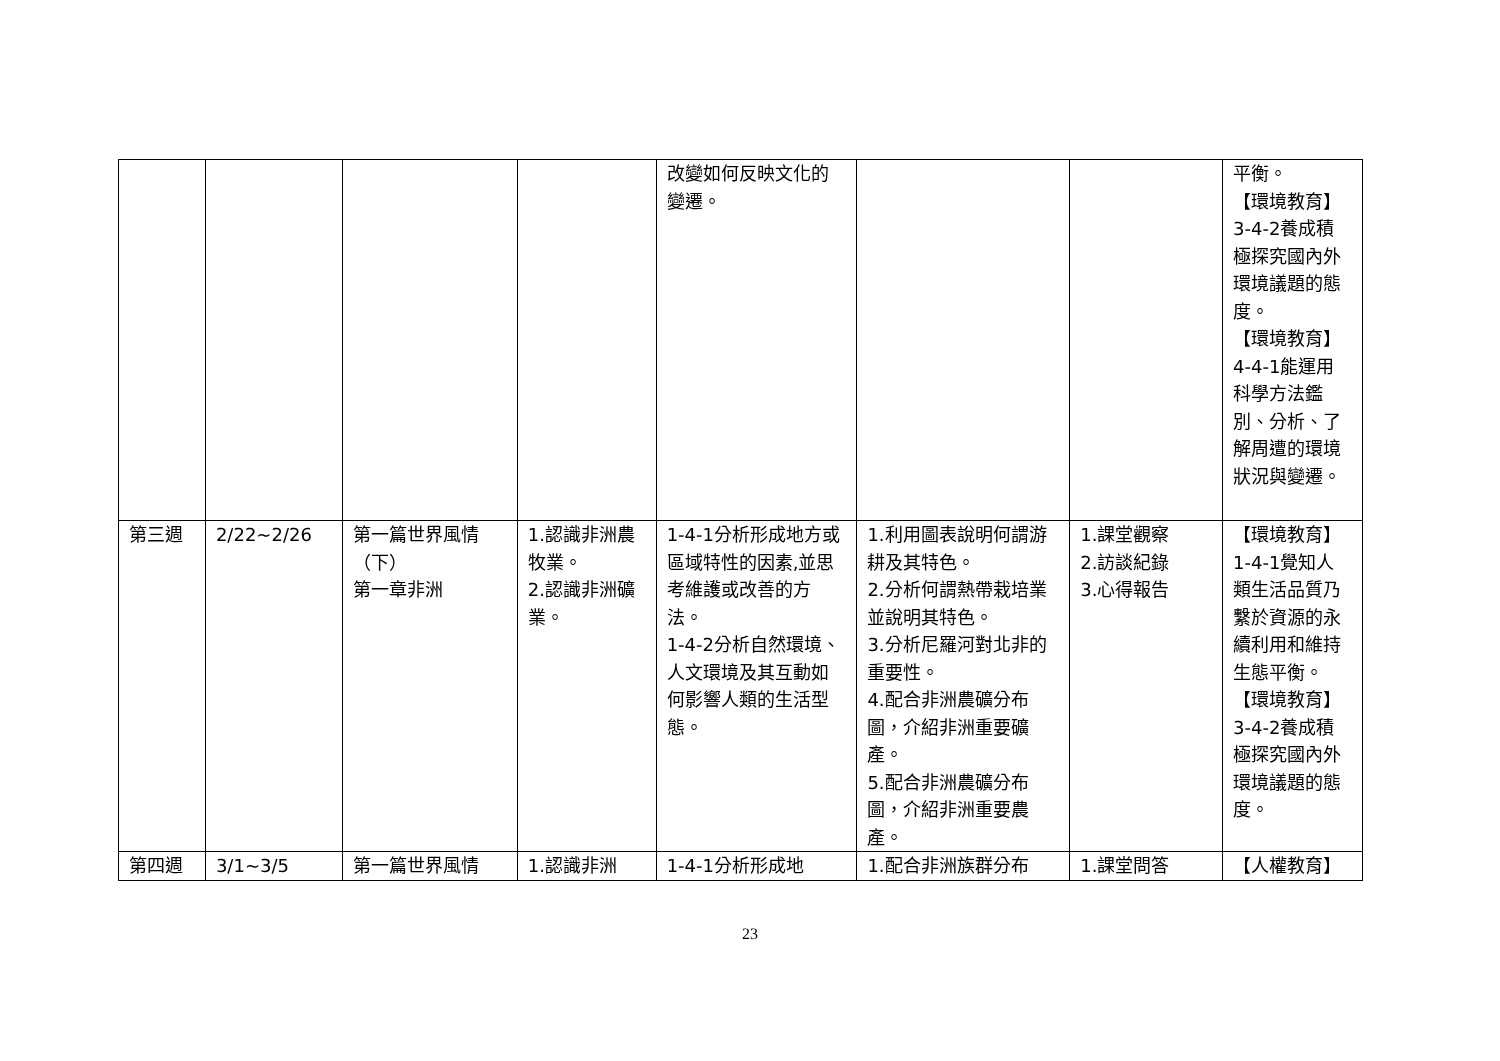| | | | | 改變如何反映文化的變遷。 | | | 平衡。 【環境教育】3-4-2養成積極探究國內外環境議題的態度。 【環境教育】4-4-1能運用科學方法鑑別、分析、了解周遭的環境狀況與變遷。 |
| 第三週 | 2/22~2/26 | 第一篇世界風情（下） 第一章非洲 | 1.認識非洲農牧業。 2.認識非洲礦業。 | 1-4-1分析形成地方或區域特性的因素,並思考維護或改善的方法。 1-4-2分析自然環境、人文環境及其互動如何影響人類的生活型態。 | 1.利用圖表說明何謂游耕及其特色。 2.分析何謂熱帶栽培業並說明其特色。 3.分析尼羅河對北非的重要性。 4.配合非洲農礦分布圖，介紹非洲重要礦產。 5.配合非洲農礦分布圖，介紹非洲重要農產。 | 1.課堂觀察 2.訪談紀錄 3.心得報告 | 【環境教育】1-4-1覺知人類生活品質乃繫於資源的永續利用和維持生態平衡。 【環境教育】3-4-2養成積極探究國內外環境議題的態度。 |
| 第四週 | 3/1~3/5 | 第一篇世界風情 | 1.認識非洲 | 1-4-1分析形成地 | 1.配合非洲族群分布 | 1.課堂問答 | 【人權教育】 |
23